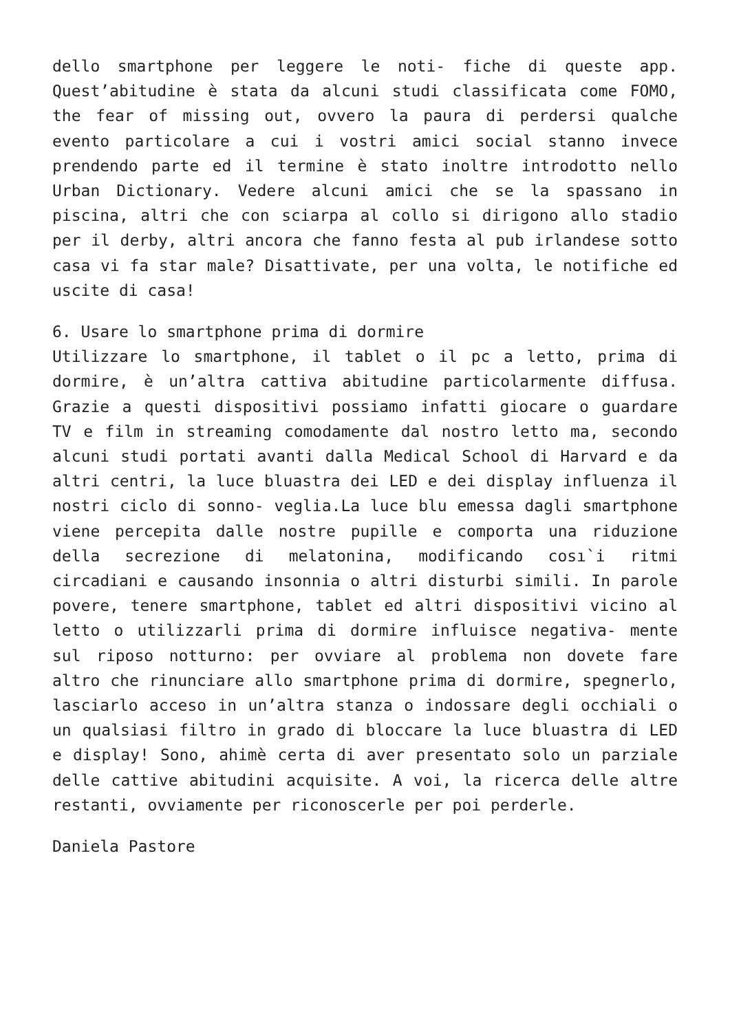dello smartphone per leggere le noti- fiche di queste app. Quest’abitudine è stata da alcuni studi classificata come FOMO, the fear of missing out, ovvero la paura di perdersi qualche evento particolare a cui i vostri amici social stanno invece prendendo parte ed il termine è stato inoltre introdotto nello Urban Dictionary. Vedere alcuni amici che se la spassano in piscina, altri che con sciarpa al collo si dirigono allo stadio per il derby, altri ancora che fanno festa al pub irlandese sotto casa vi fa star male? Disattivate, per una volta, le notifiche ed uscite di casa!
6. Usare lo smartphone prima di dormire
Utilizzare lo smartphone, il tablet o il pc a letto, prima di dormire, è un’altra cattiva abitudine particolarmente diffusa. Grazie a questi dispositivi possiamo infatti giocare o guardare TV e film in streaming comodamente dal nostro letto ma, secondo alcuni studi portati avanti dalla Medical School di Harvard e da altri centri, la luce bluastra dei LED e dei display influenza il nostri ciclo di sonno- veglia.La luce blu emessa dagli smartphone viene percepita dalle nostre pupille e comporta una riduzione della secrezione di melatonina, modificando cosı`i ritmi circadiani e causando insonnia o altri disturbi simili. In parole povere, tenere smartphone, tablet ed altri dispositivi vicino al letto o utilizzarli prima di dormire influisce negativa- mente sul riposo notturno: per ovviare al problema non dovete fare altro che rinunciare allo smartphone prima di dormire, spegnerlo, lasciarlo acceso in un’altra stanza o indossare degli occhiali o un qualsiasi filtro in grado di bloccare la luce bluastra di LED e display! Sono, ahimè certa di aver presentato solo un parziale delle cattive abitudini acquisite. A voi, la ricerca delle altre restanti, ovviamente per riconoscerle per poi perderle.
Daniela Pastore